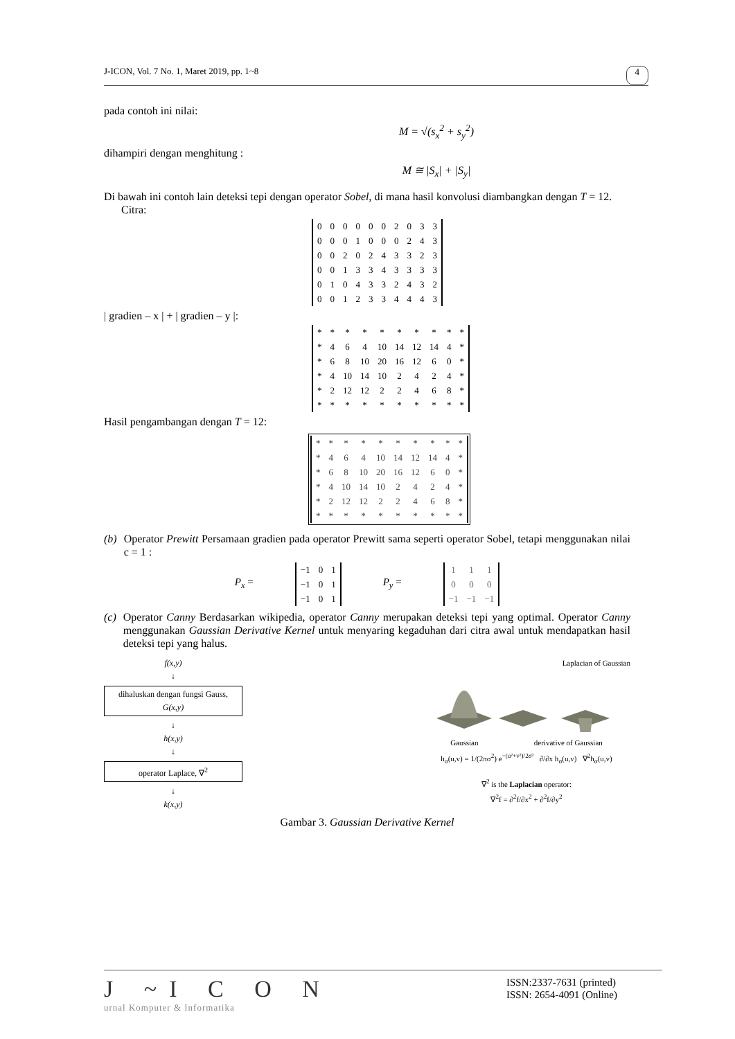J-ICON, Vol. 7 No. 1, Maret 2019, pp. 1~8 4
pada contoh ini nilai:
M = √(s<sub>x</sub><sup>2</sup> + s<sub>y</sub><sup>2</sup>)
dihampiri dengan menghitung :
M ≅ |S<sub>x</sub>| + |S<sub>y</sub>|
Di bawah ini contoh lain deteksi tepi dengan operator Sobel, di mana hasil konvolusi diambangkan dengan T = 12.
Citra:
| 0 | 0 | 0 | 0 | 0 | 0 | 2 | 0 | 3 | 3 |
| 0 | 0 | 0 | 1 | 0 | 0 | 0 | 2 | 4 | 3 |
| 0 | 0 | 2 | 0 | 2 | 4 | 3 | 3 | 2 | 3 |
| 0 | 0 | 1 | 3 | 3 | 4 | 3 | 3 | 3 | 3 |
| 0 | 1 | 0 | 4 | 3 | 3 | 2 | 4 | 3 | 2 |
| 0 | 0 | 1 | 2 | 3 | 3 | 4 | 4 | 4 | 3 |
| gradien – x | + | gradien – y |:
| * | * | * | * | * | * | * | * | * | * |
| * | 4 | 6 | 4 | 10 | 14 | 12 | 14 | 4 | * |
| * | 6 | 8 | 10 | 20 | 16 | 12 | 6 | 0 | * |
| * | 4 | 10 | 14 | 10 | 2 | 4 | 2 | 4 | * |
| * | 2 | 12 | 12 | 2 | 2 | 4 | 6 | 8 | * |
| * | * | * | * | * | * | * | * | * | * |
Hasil pengambangan dengan T = 12:
| * | * | * | * | * | * | * | * | * | * |
| * | 4 | 6 | 4 | 10 | 14 | 12 | 14 | 4 | * |
| * | 6 | 8 | 10 | 20 | 16 | 12 | 6 | 0 | * |
| * | 4 | 10 | 14 | 10 | 2 | 4 | 2 | 4 | * |
| * | 2 | 12 | 12 | 2 | 2 | 4 | 6 | 8 | * |
| * | * | * | * | * | * | * | * | * | * |
(b) Operator Prewitt Persamaan gradien pada operator Prewitt sama seperti operator Sobel, tetapi menggunakan nilai c = 1 :
P<sub>x</sub> =
| −1 | 0 | 1 |
| −1 | 0 | 1 |
| −1 | 0 | 1 |
P<sub>y</sub> =
| 1 | 1 | 1 |
| 0 | 0 | 0 |
| −1 | −1 | −1 |
(c) Operator Canny Berdasarkan wikipedia, operator Canny merupakan deteksi tepi yang optimal. Operator Canny menggunakan Gaussian Derivative Kernel untuk menyaring kegaduhan dari citra awal untuk mendapatkan hasil deteksi tepi yang halus.
f(x,y)
↓
dihaluskan dengan fungsi Gauss, G(x,y)
↓
h(x,y)
↓
operator Laplace, ∇<sup>2</sup>
↓
k(x,y)
Laplacian of Gaussian
Gaussian derivative of Gaussian
h<sub>σ</sub>(u,v) = 1/(2πσ<sup>2</sup>) e<sup>−(u²+v²)/2σ²</sup> ∂/∂x h<sub>σ</sub>(u,v) ∇<sup>2</sup>h<sub>σ</sub>(u,v)
∇<sup>2</sup> is the Laplacian operator:
∇<sup>2</sup>f = ∂<sup>2</sup>f/∂x<sup>2</sup> + ∂<sup>2</sup>f/∂y<sup>2</sup>
Gambar 3. Gaussian Derivative Kernel
J ~I C O N
urnal Komputer & Informatika
ISSN:2337-7631 (printed)
ISSN: 2654-4091 (Online)